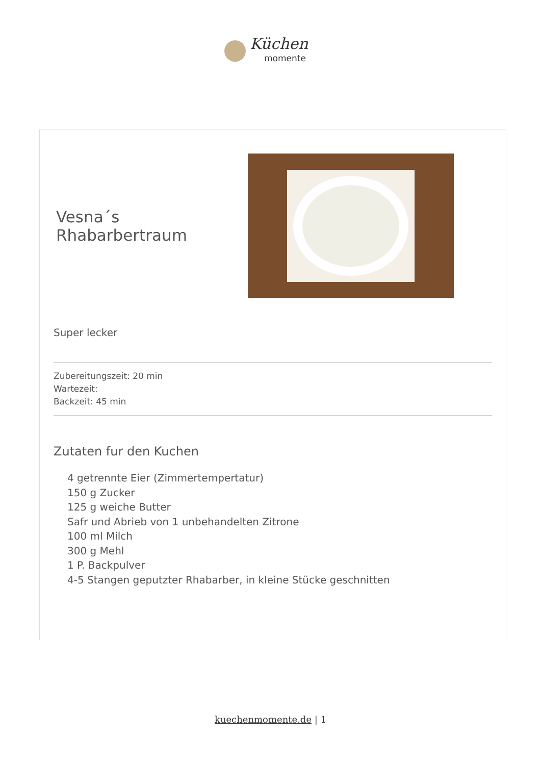Küchen
momente
Vesna´s Rhabarbertraum
Super lecker
Zubereitungszeit: 20 min
Wartezeit:
Backzeit: 45 min
Zutaten fur den Kuchen
4 getrennte Eier (Zimmertempertatur)
150 g Zucker
125 g weiche Butter
Safr und Abrieb von 1 unbehandelten Zitrone
100 ml Milch
300 g Mehl
1 P. Backpulver
4-5 Stangen geputzter Rhabarber, in kleine Stücke geschnitten
kuechenmomente.de | 1